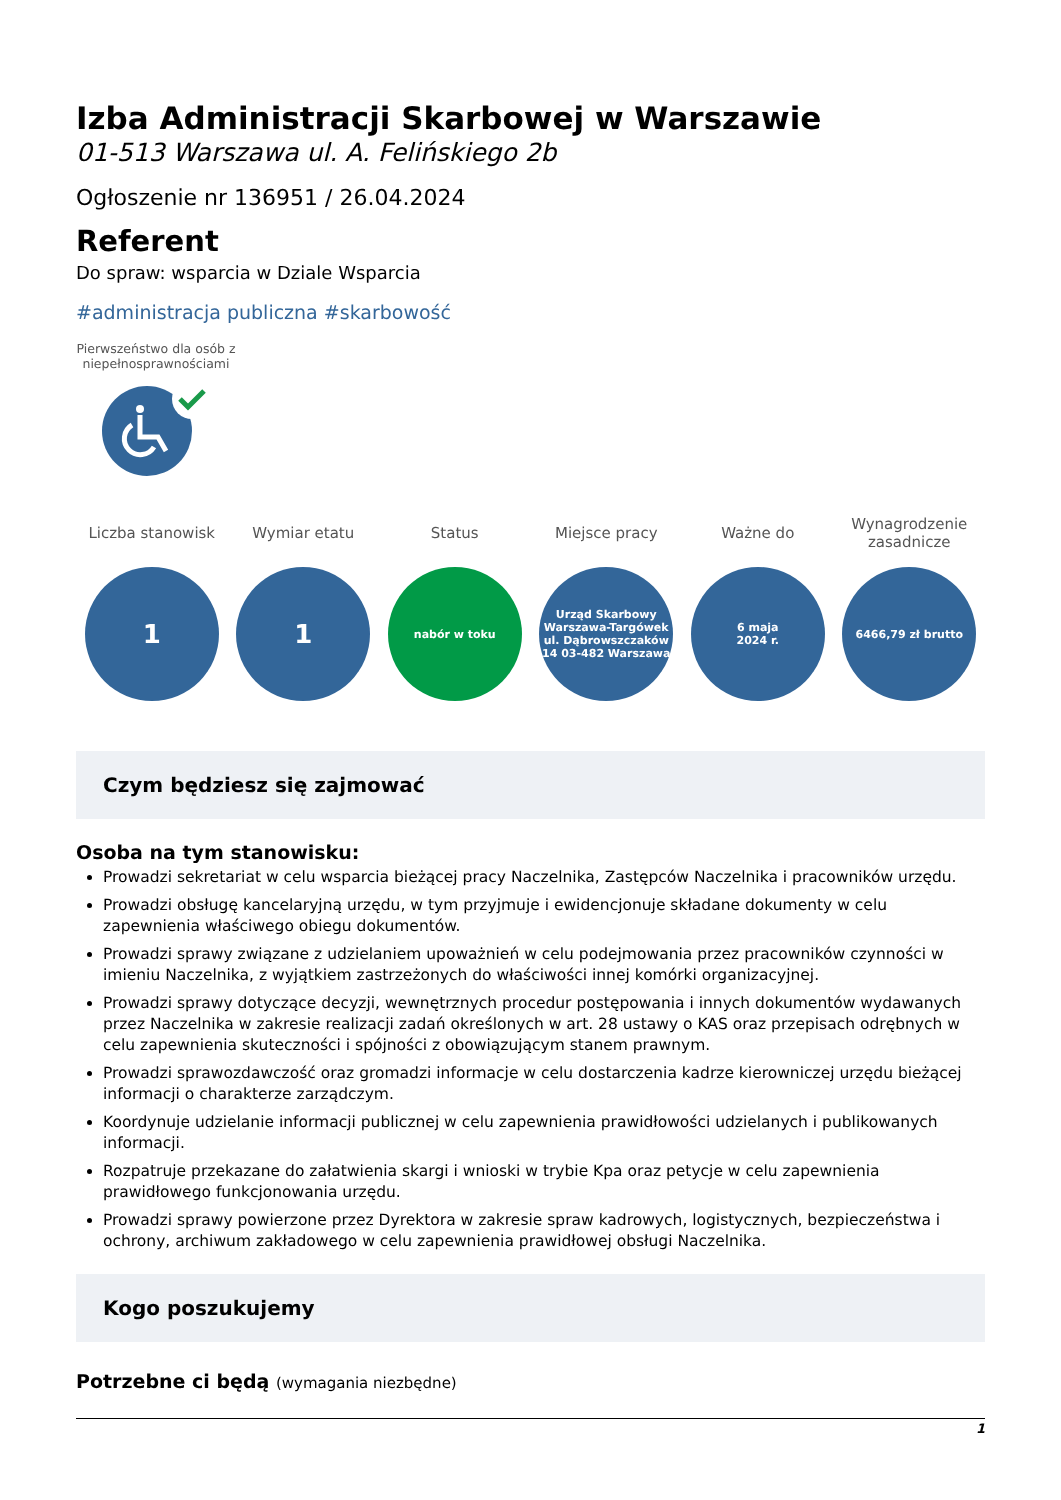Izba Administracji Skarbowej w Warszawie
01-513 Warszawa ul. A. Felińskiego 2b
Ogłoszenie nr 136951 / 26.04.2024
Referent
Do spraw: wsparcia w Dziale Wsparcia
#administracja publiczna #skarbowość
Pierwszeństwo dla osób z niepełnosprawnościami
Liczba stanowisk
1
Wymiar etatu
1
Status
nabór w toku
Miejsce pracy
Urząd Skarbowy
Warszawa-Targówek
ul. Dąbrowszczaków
14 03-482 Warszawa
Ważne do
6 maja
2024 r.
Wynagrodzenie zasadnicze
6466,79 zł brutto
Czym będziesz się zajmować
Osoba na tym stanowisku:
Prowadzi sekretariat w celu wsparcia bieżącej pracy Naczelnika, Zastępców Naczelnika i pracowników urzędu.
Prowadzi obsługę kancelaryjną urzędu, w tym przyjmuje i ewidencjonuje składane dokumenty w celu zapewnienia właściwego obiegu dokumentów.
Prowadzi sprawy związane z udzielaniem upoważnień w celu podejmowania przez pracowników czynności w imieniu Naczelnika, z wyjątkiem zastrzeżonych do właściwości innej komórki organizacyjnej.
Prowadzi sprawy dotyczące decyzji, wewnętrznych procedur postępowania i innych dokumentów wydawanych przez Naczelnika w zakresie realizacji zadań określonych w art. 28 ustawy o KAS oraz przepisach odrębnych w celu zapewnienia skuteczności i spójności z obowiązującym stanem prawnym.
Prowadzi sprawozdawczość oraz gromadzi informacje w celu dostarczenia kadrze kierowniczej urzędu bieżącej informacji o charakterze zarządczym.
Koordynuje udzielanie informacji publicznej w celu zapewnienia prawidłowości udzielanych i publikowanych informacji.
Rozpatruje przekazane do załatwienia skargi i wnioski w trybie Kpa oraz petycje w celu zapewnienia prawidłowego funkcjonowania urzędu.
Prowadzi sprawy powierzone przez Dyrektora w zakresie spraw kadrowych, logistycznych, bezpieczeństwa i ochrony, archiwum zakładowego w celu zapewnienia prawidłowej obsługi Naczelnika.
Kogo poszukujemy
Potrzebne ci będą (wymagania niezbędne)
1